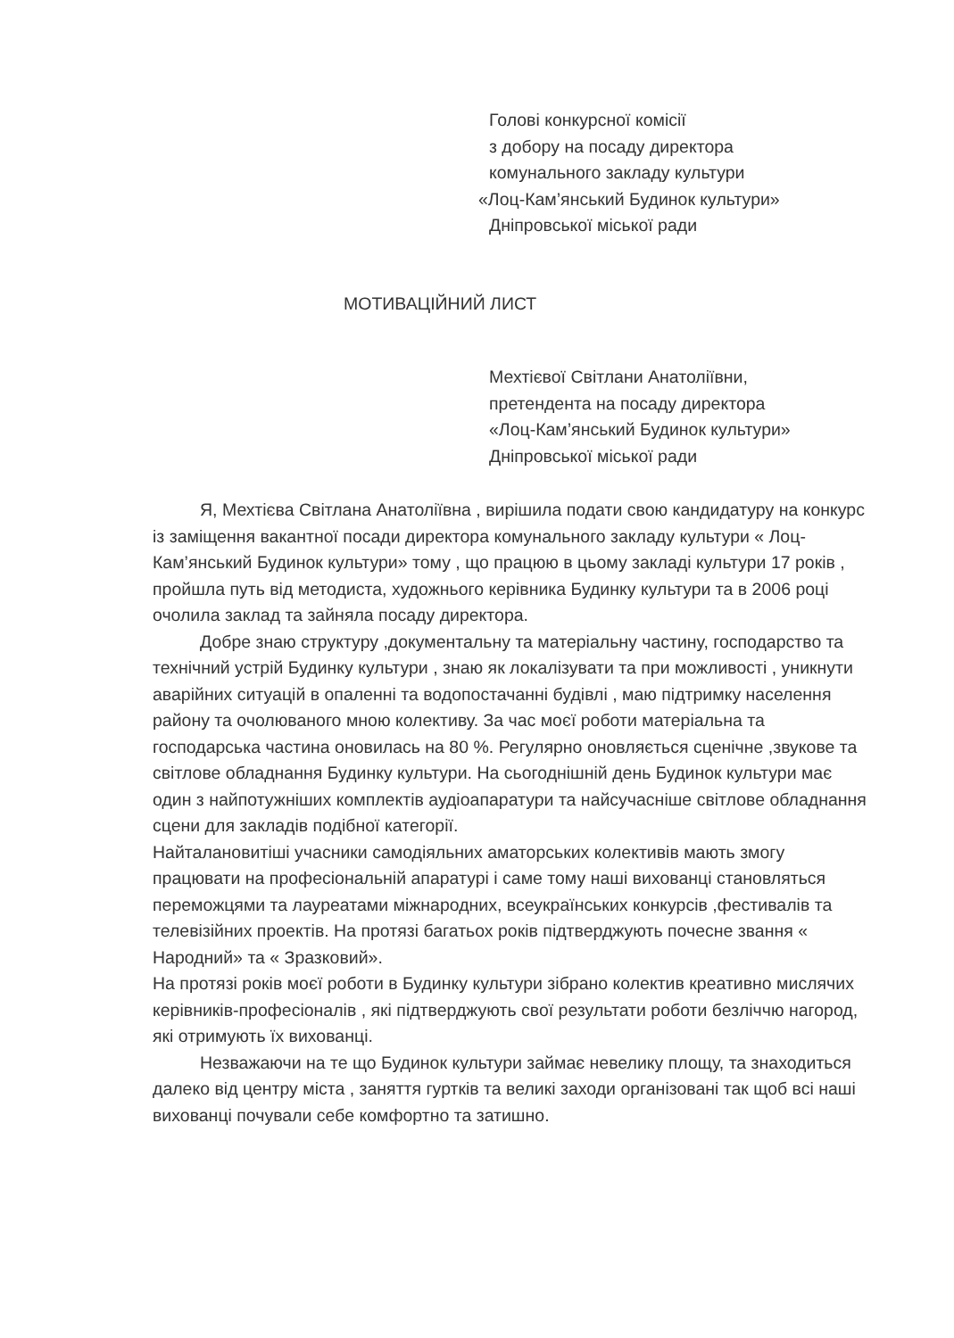Голові конкурсної комісії
з добору на посаду директора
комунального закладу культури
«Лоц-Кам’янський Будинок культури»
Дніпровської міської ради
МОТИВАЦІЙНИЙ ЛИСТ
Мехтієвої Світлани Анатоліївни,
претендента на посаду директора
«Лоц-Кам’янський Будинок культури»
Дніпровської міської ради
Я, Мехтієва Світлана Анатоліївна , вирішила подати свою кандидатуру на конкурс із заміщення вакантної посади директора комунального закладу культури « Лоц-Кам’янський Будинок культури» тому , що працюю в цьому закладі культури 17 років , пройшла путь від методиста, художнього керівника Будинку культури та в 2006 році очолила заклад та зайняла посаду директора.
Добре знаю структуру ,документальну та матеріальну частину, господарство та технічний устрій Будинку культури , знаю як локалізувати та при можливості , уникнути аварійних ситуацій в опаленні та водопостачанні будівлі , маю підтримку населення району та очолюваного мною колективу. За час моєї роботи матеріальна та господарська частина оновилась на 80 %. Регулярно оновляється сценічне ,звукове та світлове обладнання Будинку культури. На сьогоднішній день Будинок культури має один з найпотужніших комплектів аудіоапаратури та найсучасніше світлове обладнання сцени для закладів подібної категорії.
Найталановитіші учасники самодіяльних аматорських колективів мають змогу працювати на професіональній апаратурі і саме тому наші вихованці становляться переможцями та лауреатами міжнародних, всеукраїнських конкурсів ,фестивалів та телевізійних проектів. На протязі багатьох років підтверджують почесне звання « Народний» та « Зразковий».
На протязі років моєї роботи в Будинку культури зібрано колектив креативно мислячих керівників-професіоналів , які підтверджують свої результати роботи безліччю нагород, які отримують їх вихованці.
Незважаючи на те що Будинок культури займає невелику площу, та знаходиться далеко від центру міста , заняття гуртків та великі заходи організовані так щоб всі наші вихованці почували себе комфортно та затишно.